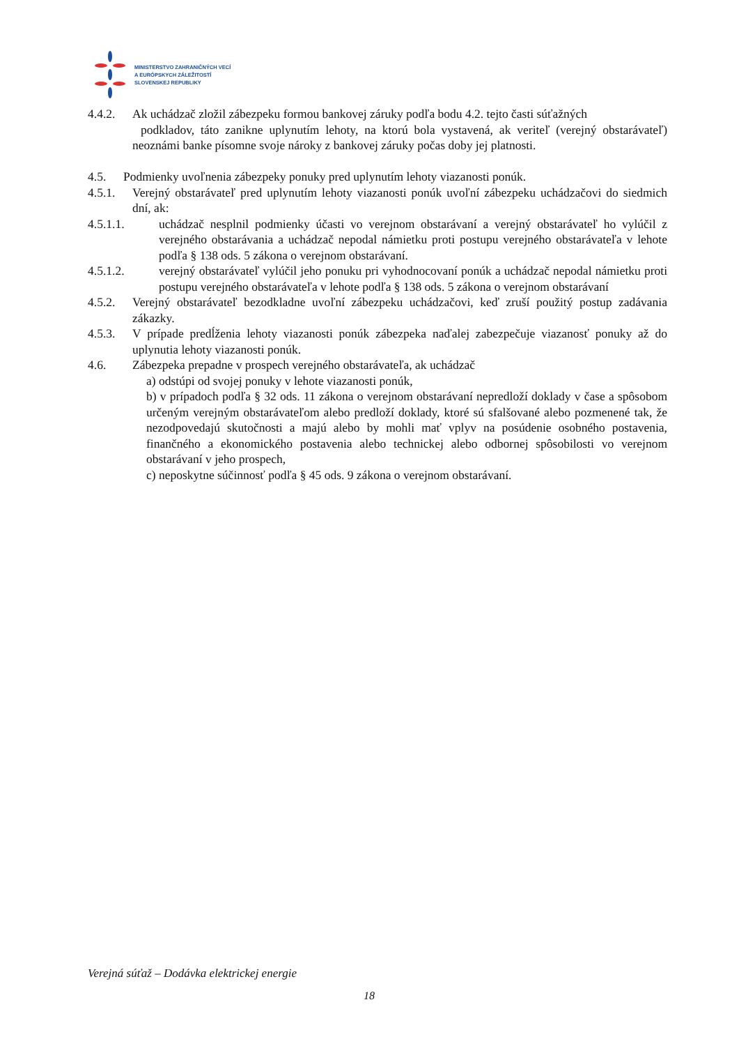MINISTERSTVO ZAHRANIČNÝCH VECÍ
A EURÓPSKYCH ZÁLEŽITOSTÍ
SLOVENSKEJ REPUBLIKY
4.4.2. Ak uchádzač zložil zábezpeku formou bankovej záruky podľa bodu 4.2. tejto časti súťažných
podkladov, táto zanikne uplynutím lehoty, na ktorú bola vystavená, ak veriteľ (verejný obstarávateľ) neoznámi banke písomne svoje nároky z bankovej záruky počas doby jej platnosti.
4.5. Podmienky uvoľnenia zábezpeky ponuky pred uplynutím lehoty viazanosti ponúk.
4.5.1. Verejný obstarávateľ pred uplynutím lehoty viazanosti ponúk uvoľní zábezpeku uchádzačovi do siedmich dní, ak:
4.5.1.1. uchádzač nesplnil podmienky účasti vo verejnom obstarávaní a verejný obstarávateľ ho vylúčil z verejného obstarávania a uchádzač nepodal námietku proti postupu verejného obstarávateľa v lehote podľa § 138 ods. 5 zákona o verejnom obstarávaní.
4.5.1.2. verejný obstarávateľ vylúčil jeho ponuku pri vyhodnocovaní ponúk a uchádzač nepodal námietku proti postupu verejného obstarávateľa v lehote podľa § 138 ods. 5 zákona o verejnom obstarávaní
4.5.2. Verejný obstarávateľ bezodkladne uvoľní zábezpeku uchádzačovi, keď zruší použitý postup zadávania zákazky.
4.5.3. V prípade predĺženia lehoty viazanosti ponúk zábezpeka naďalej zabezpečuje viazanosť ponuky až do uplynutia lehoty viazanosti ponúk.
4.6. Zábezpeka prepadne v prospech verejného obstarávateľa, ak uchádzač
a) odstúpi od svojej ponuky v lehote viazanosti ponúk,
b) v prípadoch podľa § 32 ods. 11 zákona o verejnom obstarávaní nepredloží doklady v čase a spôsobom určeným verejným obstarávateľom alebo predloží doklady, ktoré sú sfalšované alebo pozmenené tak, že nezodpovedajú skutočnosti a majú alebo by mohli mať vplyv na posúdenie osobného postavenia, finančného a ekonomického postavenia alebo technickej alebo odbornej spôsobilosti vo verejnom obstarávaní v jeho prospech,
c) neposkytne súčinnosť podľa § 45 ods. 9 zákona o verejnom obstarávaní.
Verejná súťaž – Dodávka elektrickej energie
18